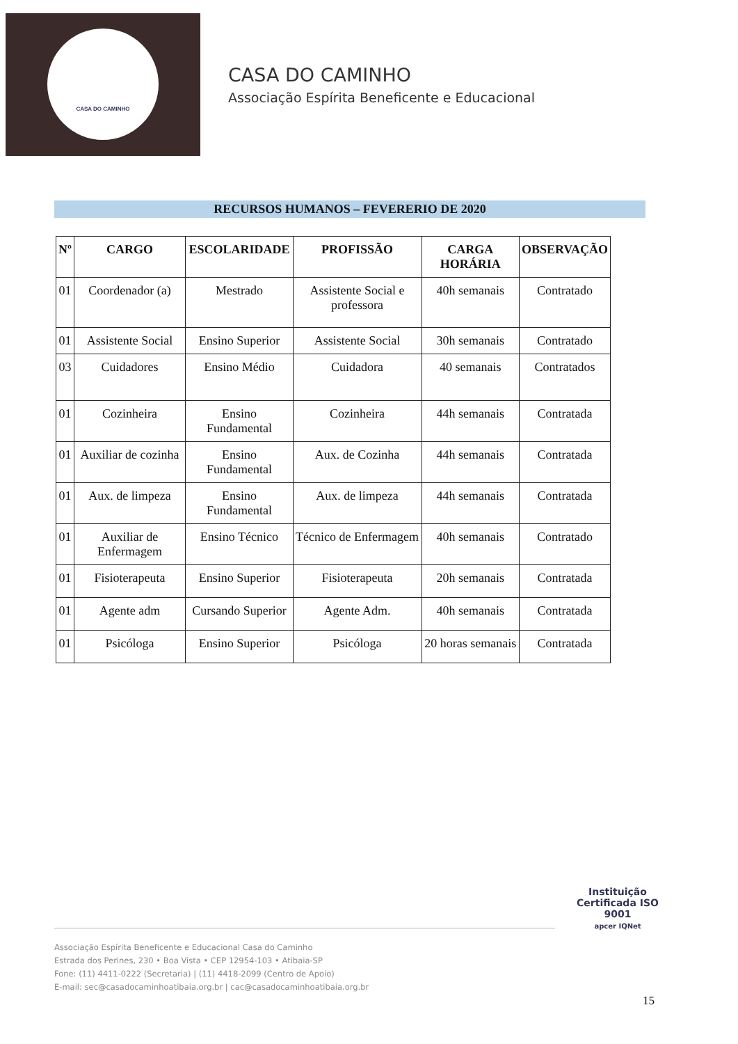CASA DO CAMINHO
CASA DO CAMINHO
Associação Espírita Beneficente e Educacional
RECURSOS HUMANOS – FEVERERIO DE 2020
| Nº | CARGO | ESCOLARIDADE | PROFISSÃO | CARGA HORÁRIA | OBSERVAÇÃO |
| --- | --- | --- | --- | --- | --- |
| 01 | Coordenador (a) | Mestrado | Assistente Social e professora | 40h semanais | Contratado |
| 01 | Assistente Social | Ensino Superior | Assistente Social | 30h semanais | Contratado |
| 03 | Cuidadores | Ensino Médio | Cuidadora | 40 semanais | Contratados |
| 01 | Cozinheira | Ensino Fundamental | Cozinheira | 44h semanais | Contratada |
| 01 | Auxiliar de cozinha | Ensino Fundamental | Aux. de Cozinha | 44h semanais | Contratada |
| 01 | Aux. de limpeza | Ensino Fundamental | Aux. de limpeza | 44h semanais | Contratada |
| 01 | Auxiliar de Enfermagem | Ensino Técnico | Técnico de Enfermagem | 40h semanais | Contratado |
| 01 | Fisioterapeuta | Ensino Superior | Fisioterapeuta | 20h semanais | Contratada |
| 01 | Agente adm | Cursando Superior | Agente Adm. | 40h semanais | Contratada |
| 01 | Psicóloga | Ensino Superior | Psicóloga | 20 horas semanais | Contratada |
Associação Espírita Beneficente e Educacional Casa do Caminho
Estrada dos Perines, 230 • Boa Vista • CEP 12954-103 • Atibaia-SP
Fone: (11) 4411-0222 (Secretaria) | (11) 4418-2099 (Centro de Apoio)
E-mail: sec@casadocaminhoatibaia.org.br | cac@casadocaminhoatibaia.org.br
Instituição Certificada ISO 9001
apcer IQNet
15